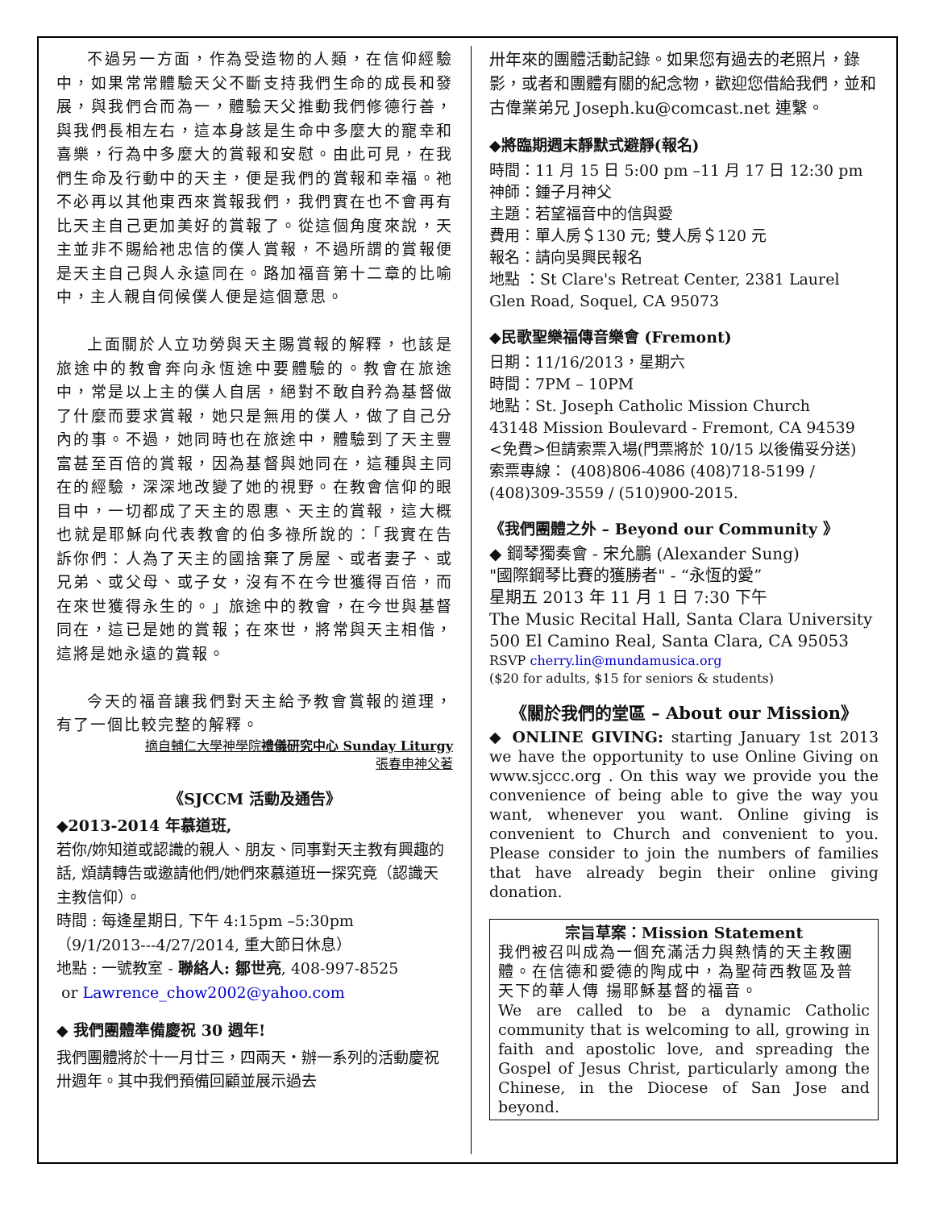不過另一方面，作為受造物的人類，在信仰經驗中，如果常常體驗天父不斷支持我們生命的成長和發展，與我們合而為一，體驗天父推動我們修德行善，與我們長相左右，這本身該是生命中多麼大的寵幸和喜樂，行為中多麼大的賞報和安慰。由此可見，在我們生命及行動中的天主，便是我們的賞報和幸福。祂不必再以其他東西來賞報我們，我們實在也不會再有比天主自己更加美好的賞報了。從這個角度來說，天主並非不賜給祂忠信的僕人賞報，不過所謂的賞報便是天主自己與人永遠同在。路加福音第十二章的比喻中，主人親自伺候僕人便是這個意思。
上面關於人立功勞與天主賜賞報的解釋，也該是旅途中的教會奔向永恆途中要體驗的。教會在旅途中，常是以上主的僕人自居，絕對不敢自矜為基督做了什麼而要求賞報，她只是無用的僕人，做了自己分內的事。不過，她同時也在旅途中，體驗到了天主豐富甚至百倍的賞報，因為基督與她同在，這種與主同在的經驗，深深地改變了她的視野。在教會信仰的眼目中，一切都成了天主的恩惠、天主的賞報，這大概也就是耶穌向代表教會的伯多祿所說的：「我實在告訴你們：人為了天主的國捨棄了房屋、或者妻子、或兄弟、或父母、或子女，沒有不在今世獲得百倍，而在來世獲得永生的。」旅途中的教會，在今世與基督同在，這已是她的賞報；在來世，將常與天主相偕，這將是她永遠的賞報。
今天的福音讓我們對天主給予教會賞報的道理，有了一個比較完整的解釋。
摘自輔仁大學神學院禮儀研究中心 Sunday Liturgy
張春申神父著
《SJCCM 活動及通告》
◆2013-2014 年慕道班,
若你/妳知道或認識的親人、朋友、同事對天主教有興趣的話, 煩請轉告或邀請他們/她們來慕道班一探究竟（認識天主教信仰）。
時間 : 每逢星期日, 下午 4:15pm –5:30pm
（9/1/2013---4/27/2014, 重大節日休息）
地點 : 一號教室 - 聯絡人: 鄒世亮, 408-997-8525
or Lawrence_chow2002@yahoo.com
◆ 我們團體準備慶祝 30 週年!
我們團體將於十一月廿三，四兩天・辦一系列的活動慶祝卅週年。其中我們預備回顧並展示過去
卅年來的團體活動記錄。如果您有過去的老照片，錄影，或者和團體有關的紀念物，歡迎您借給我們，並和古偉業弟兄 Joseph.ku@comcast.net 連繫。
◆將臨期週末靜默式避靜(報名)
時間：11 月 15 日 5:00 pm –11 月 17 日 12:30 pm
神師：鍾子月神父
主題：若望福音中的信與愛
費用：單人房＄130 元; 雙人房＄120 元
報名：請向吳興民報名
地點 ：St Clare's Retreat Center, 2381 Laurel Glen Road, Soquel, CA 95073
◆民歌聖樂福傳音樂會 (Fremont)
日期：11/16/2013，星期六
時間：7PM – 10PM
地點：St. Joseph Catholic Mission Church
43148 Mission Boulevard - Fremont, CA 94539
<免費>但請索票入場(門票將於 10/15 以後備妥分送)
索票專線： (408)806-4086 (408)718-5199 / (408)309-3559 / (510)900-2015.
《我們團體之外 – Beyond our Community 》
◆ 鋼琴獨奏會 - 宋允鵬 (Alexander Sung)
"國際鋼琴比賽的獲勝者" - “永恆的愛”
星期五 2013 年 11 月 1 日 7:30 下午
The Music Recital Hall, Santa Clara University
500 El Camino Real, Santa Clara, CA 95053
RSVP cherry.lin@mundamusica.org
($20 for adults, $15 for seniors & students)
《關於我們的堂區 – About our Mission》
◆ ONLINE GIVING: starting January 1st 2013 we have the opportunity to use Online Giving on www.sjccc.org . On this way we provide you the convenience of being able to give the way you want, whenever you want. Online giving is convenient to Church and convenient to you. Please consider to join the numbers of families that have already begin their online giving donation.
宗旨草案：Mission Statement
我們被召叫成為一個充滿活力與熱情的天主教團體。在信德和愛德的陶成中，為聖荷西教區及普天下的華人傳 揚耶穌基督的福音。
We are called to be a dynamic Catholic community that is welcoming to all, growing in faith and apostolic love, and spreading the Gospel of Jesus Christ, particularly among the Chinese, in the Diocese of San Jose and beyond.